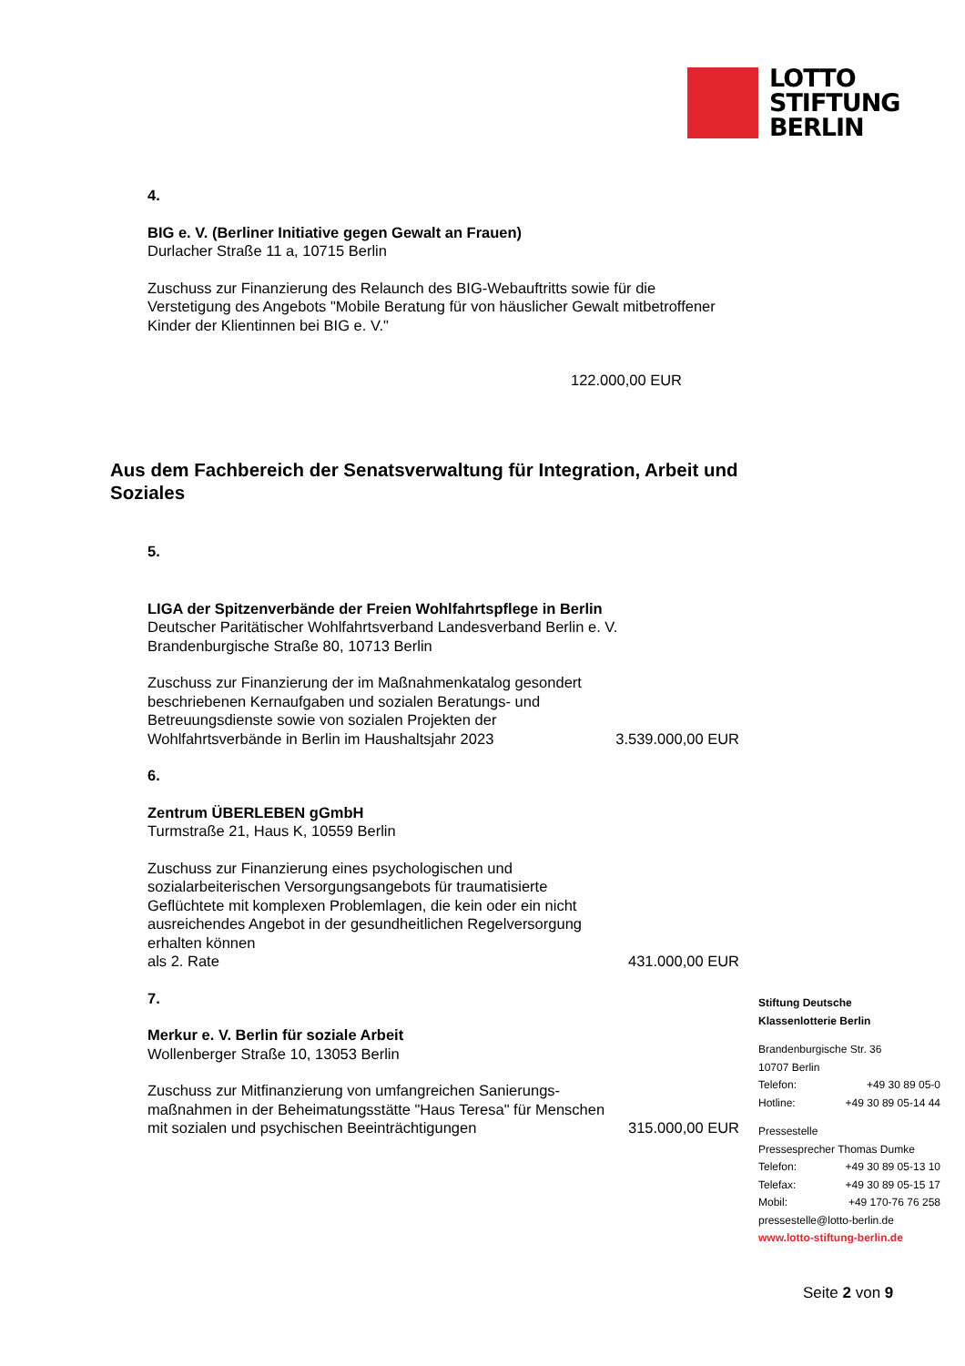LOTTO
STIFTUNG
BERLIN
4.
BIG e. V. (Berliner Initiative gegen Gewalt an Frauen)
Durlacher Straße 11 a, 10715 Berlin
Zuschuss zur Finanzierung des Relaunch des BIG-Webauftritts sowie für die Verstetigung des Angebots "Mobile Beratung für von häuslicher Gewalt mitbetroffener Kinder der Klientinnen bei BIG e. V."
122.000,00 EUR
Aus dem Fachbereich der Senatsverwaltung für Integration, Arbeit und Soziales
5.
LIGA der Spitzenverbände der Freien Wohlfahrtspflege in Berlin
Deutscher Paritätischer Wohlfahrtsverband Landesverband Berlin e. V.
Brandenburgische Straße 80, 10713 Berlin
Zuschuss zur Finanzierung der im Maßnahmenkatalog gesondert
beschriebenen Kernaufgaben und sozialen Beratungs- und
Betreuungsdienste sowie von sozialen Projekten der
Wohlfahrtsverbände in Berlin im Haushaltsjahr 2023 3.539.000,00 EUR
6.
Zentrum ÜBERLEBEN gGmbH
Turmstraße 21, Haus K, 10559 Berlin
Zuschuss zur Finanzierung eines psychologischen und
sozialarbeiterischen Versorgungsangebots für traumatisierte
Geflüchtete mit komplexen Problemlagen, die kein oder ein nicht
ausreichendes Angebot in der gesundheitlichen Regelversorgung
erhalten können
als 2. Rate 431.000,00 EUR
7.
Merkur e. V. Berlin für soziale Arbeit
Wollenberger Straße 10, 13053 Berlin
Zuschuss zur Mitfinanzierung von umfangreichen Sanierungs-
maßnahmen in der Beheimatungsstätte "Haus Teresa" für Menschen
mit sozialen und psychischen Beeinträchtigungen 315.000,00 EUR
Stiftung Deutsche
Klassenlotterie Berlin
Brandenburgische Str. 36
10707 Berlin
Telefon: +49 30 89 05-0
Hotline: +49 30 89 05-14 44
Pressestelle
Pressesprecher Thomas Dumke
Telefon: +49 30 89 05-13 10
Telefax: +49 30 89 05-15 17
Mobil: +49 170-76 76 258
pressestelle@lotto-berlin.de
www.lotto-stiftung-berlin.de
Seite 2 von 9